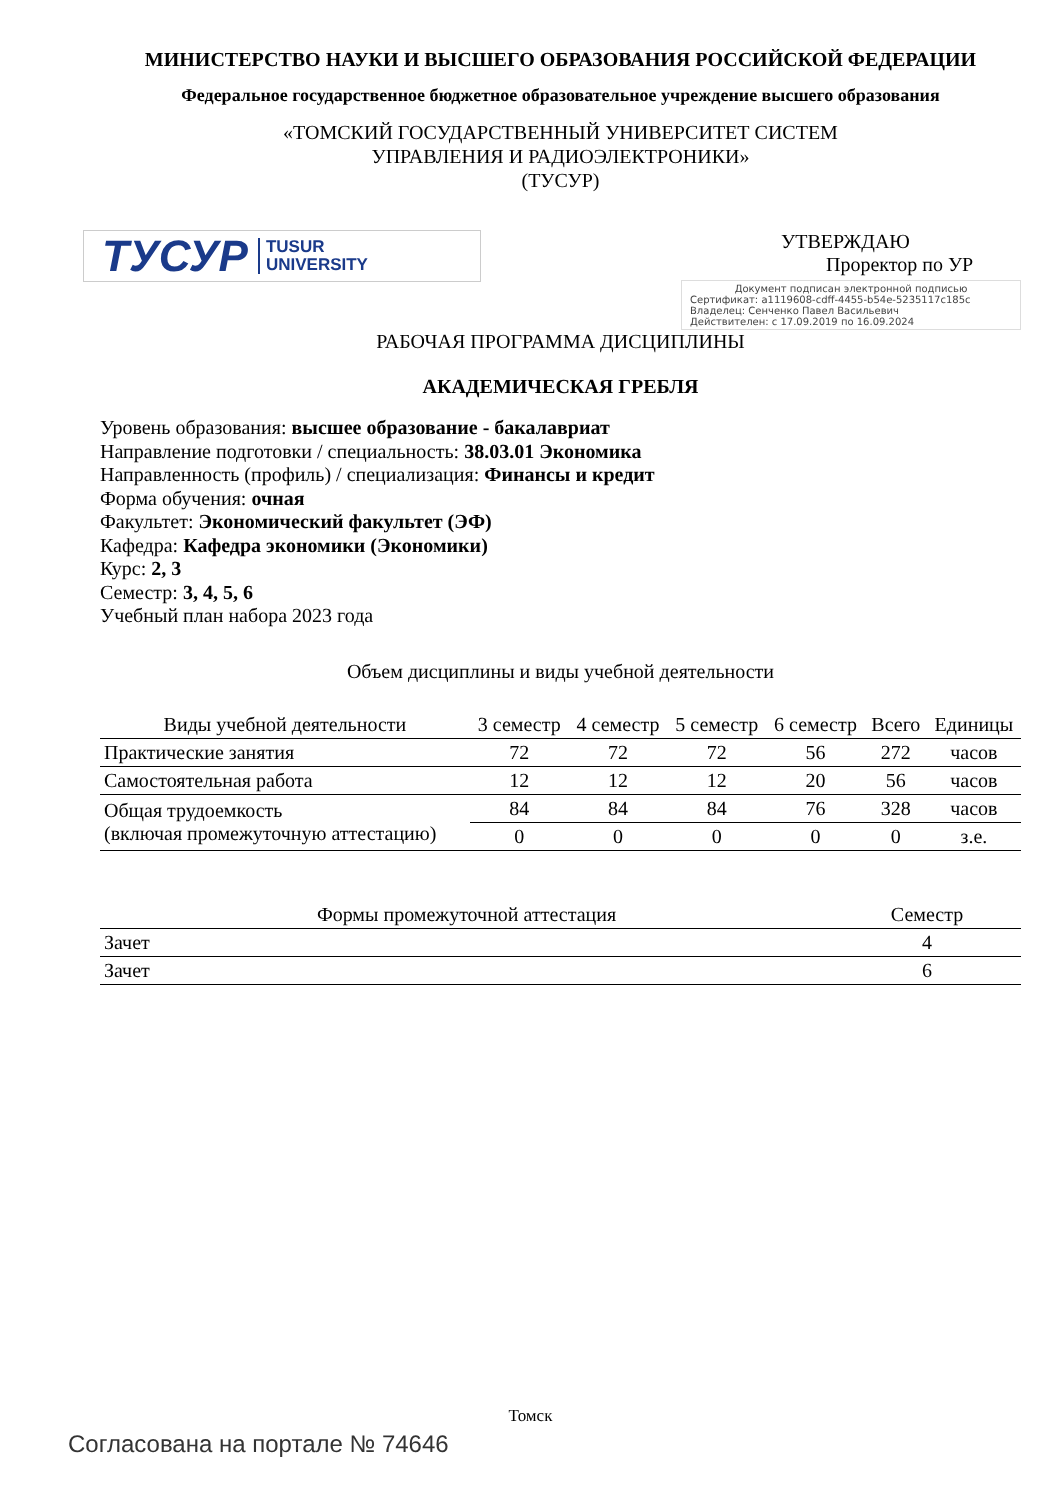МИНИСТЕРСТВО НАУКИ И ВЫСШЕГО ОБРАЗОВАНИЯ РОССИЙСКОЙ ФЕДЕРАЦИИ
Федеральное государственное бюджетное образовательное учреждение высшего образования
«ТОМСКИЙ ГОСУДАРСТВЕННЫЙ УНИВЕРСИТЕТ СИСТЕМ
УПРАВЛЕНИЯ И РАДИОЭЛЕКТРОНИКИ»
(ТУСУР)
ТУСУР TUSUR
UNIVERSITY
УТВЕРЖДАЮ
Проректор по УР
Документ подписан электронной подписью
Сертификат: a1119608-cdff-4455-b54e-5235117c185c
Владелец: Сенченко Павел Васильевич
Действителен: с 17.09.2019 по 16.09.2024
РАБОЧАЯ ПРОГРАММА ДИСЦИПЛИНЫ
АКАДЕМИЧЕСКАЯ ГРЕБЛЯ
Уровень образования: высшее образование - бакалавриат
Направление подготовки / специальность: 38.03.01 Экономика
Направленность (профиль) / специализация: Финансы и кредит
Форма обучения: очная
Факультет: Экономический факультет (ЭФ)
Кафедра: Кафедра экономики (Экономики)
Курс: 2, 3
Семестр: 3, 4, 5, 6
Учебный план набора 2023 года
Объем дисциплины и виды учебной деятельности
| Виды учебной деятельности | 3 семестр | 4 семестр | 5 семестр | 6 семестр | Всего | Единицы |
| --- | --- | --- | --- | --- | --- | --- |
| Практические занятия | 72 | 72 | 72 | 56 | 272 | часов |
| Самостоятельная работа | 12 | 12 | 12 | 20 | 56 | часов |
| Общая трудоемкость (включая промежуточную аттестацию) | 84 | 84 | 84 | 76 | 328 | часов |
| | 0 | 0 | 0 | 0 | 0 | з.е. |
| Формы промежуточной аттестация | Семестр |
| --- | --- |
| Зачет | 4 |
| Зачет | 6 |
Томск
Согласована на портале № 74646